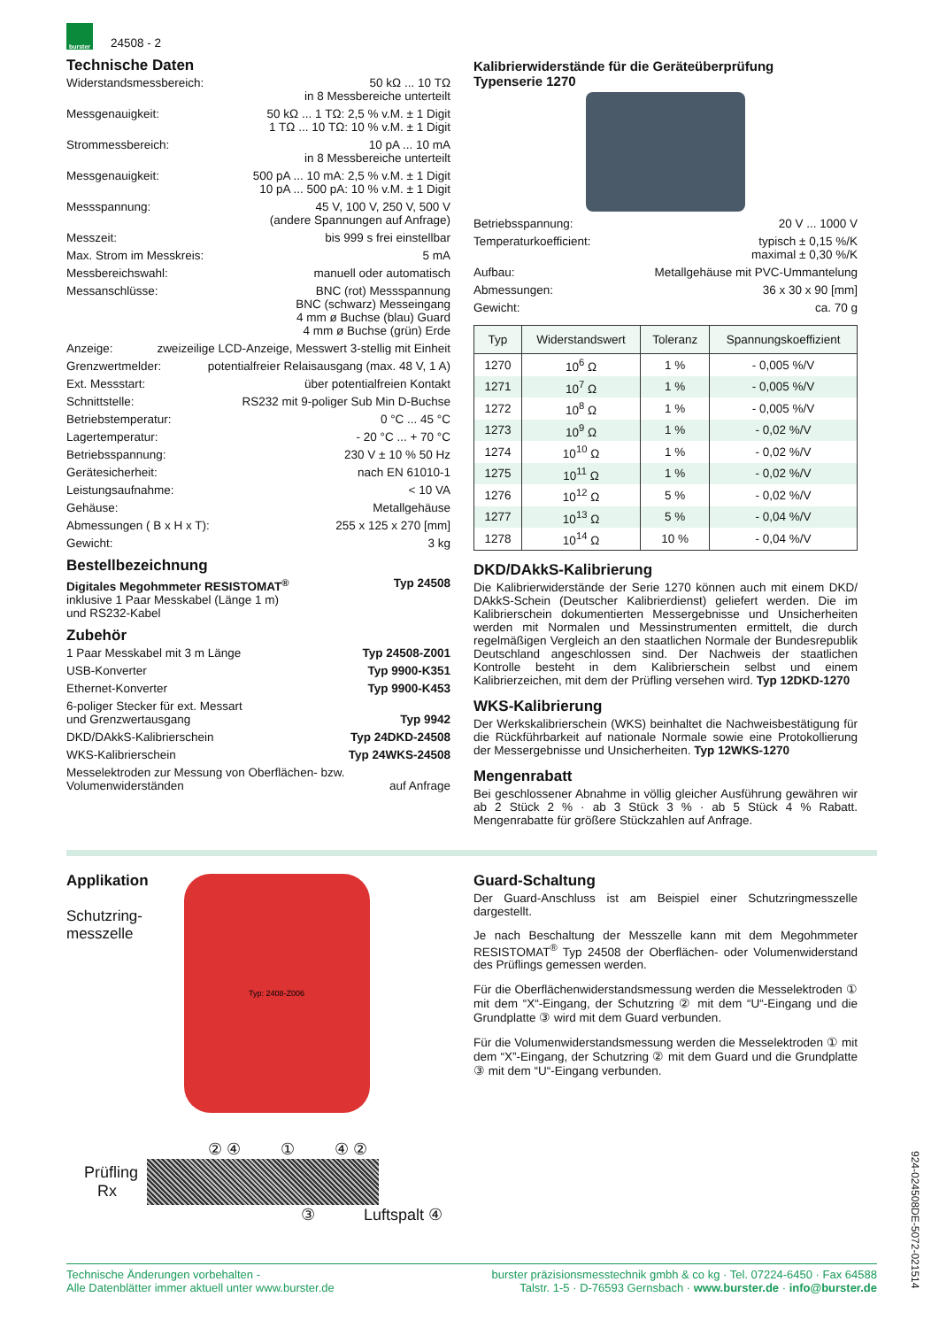burster
24508 - 2
Technische Daten
Widerstandsmessbereich: 50 kΩ ... 10 TΩ
in 8 Messbereiche unterteilt
Messgenauigkeit: 50 kΩ ... 1 TΩ: 2,5 % v.M. ± 1 Digit
1 TΩ ... 10 TΩ: 10 % v.M. ± 1 Digit
Strommessbereich: 10 pA ... 10 mA
in 8 Messbereiche unterteilt
Messgenauigkeit: 500 pA ... 10 mA: 2,5 % v.M. ± 1 Digit
10 pA ... 500 pA: 10 % v.M. ± 1 Digit
Messspannung: 45 V, 100 V, 250 V, 500 V
(andere Spannungen auf Anfrage)
Messzeit: bis 999 s frei einstellbar
Max. Strom im Messkreis: 5 mA
Messbereichswahl: manuell oder automatisch
Messanschlüsse: BNC (rot) Messspannung
BNC (schwarz) Messeingang
4 mm ø Buchse (blau) Guard
4 mm ø Buchse (grün) Erde
Anzeige: zweizeilige LCD-Anzeige, Messwert 3-stellig mit Einheit
Grenzwertmelder: potentialfreier Relaisausgang (max. 48 V, 1 A)
Ext. Messstart: über potentialfreien Kontakt
Schnittstelle: RS232 mit 9-poliger Sub Min D-Buchse
Betriebstemperatur: 0 °C ... 45 °C
Lagertemperatur: - 20 °C ... + 70 °C
Betriebsspannung: 230 V ± 10 % 50 Hz
Gerätesicherheit: nach EN 61010-1
Leistungsaufnahme: < 10 VA
Gehäuse: Metallgehäuse
Abmessungen ( B x H x T): 255 x 125 x 270 [mm]
Gewicht: 3 kg
Bestellbezeichnung
Digitales Megohmmeter RESISTOMAT<sup>®</sup>
inklusive 1 Paar Messkabel (Länge 1 m)
und RS232-Kabel Typ 24508
Zubehör
1 Paar Messkabel mit 3 m Länge Typ 24508-Z001
USB-Konverter Typ 9900-K351
Ethernet-Konverter Typ 9900-K453
6-poliger Stecker für ext. Messart
und Grenzwertausgang
Typ 9942
DKD/DAkkS-Kalibrierschein Typ 24DKD-24508
WKS-Kalibrierschein Typ 24WKS-24508
Messelektroden zur Messung von Oberflächen- bzw.
Volumenwiderständen
auf Anfrage
Kalibrierwiderstände für die Geräteüberprüfung
Typenserie 1270
Betriebsspannung: 20 V ... 1000 V
Temperaturkoefficient: typisch ± 0,15 %/K
maximal ± 0,30 %/K
Aufbau: Metallgehäuse mit PVC-Ummantelung
Abmessungen: 36 x 30 x 90 [mm]
Gewicht: ca. 70 g
| Typ | Widerstandswert | Toleranz | Spannungskoeffizient |
| --- | --- | --- | --- |
| 1270 | 10<sup>6</sup> Ω | 1 % | - 0,005 %/V |
| 1271 | 10<sup>7</sup> Ω | 1 % | - 0,005 %/V |
| 1272 | 10<sup>8</sup> Ω | 1 % | - 0,005 %/V |
| 1273 | 10<sup>9</sup> Ω | 1 % | - 0,02 %/V |
| 1274 | 10<sup>10</sup> Ω | 1 % | - 0,02 %/V |
| 1275 | 10<sup>11</sup> Ω | 1 % | - 0,02 %/V |
| 1276 | 10<sup>12</sup> Ω | 5 % | - 0,02 %/V |
| 1277 | 10<sup>13</sup> Ω | 5 % | - 0,04 %/V |
| 1278 | 10<sup>14</sup> Ω | 10 % | - 0,04 %/V |
DKD/DAkkS-Kalibrierung
Die Kalibrierwiderstände der Serie 1270 können auch mit einem DKD/ DAkkS-Schein (Deutscher Kalibrierdienst) geliefert werden. Die im Kalibrierschein dokumentierten Messergebnisse und Unsicherheiten werden mit Normalen und Messinstrumenten ermittelt, die durch regelmäßigen Vergleich an den staatlichen Normale der Bundesrepublik Deutschland angeschlossen sind. Der Nachweis der staatlichen Kontrolle besteht in dem Kalibrierschein selbst und einem Kalibrierzeichen, mit dem der Prüfling versehen wird. Typ 12DKD-1270
WKS-Kalibrierung
Der Werkskalibrierschein (WKS) beinhaltet die Nachweisbestätigung für die Rückführbarkeit auf nationale Normale sowie eine Protokollierung der Messergebnisse und Unsicherheiten. Typ 12WKS-1270
Mengenrabatt
Bei geschlossener Abnahme in völlig gleicher Ausführung gewähren wir ab 2 Stück 2 % · ab 3 Stück 3 % · ab 5 Stück 4 % Rabatt. Mengenrabatte für größere Stückzahlen auf Anfrage.
Applikation
Schutzring-
messzelle
Typ: 2408-Z006
② ④ ① ④ ②
Prüfling
Rx
③ Luftspalt ④
Guard-Schaltung
Der Guard-Anschluss ist am Beispiel einer Schutzringmesszelle dargestellt.
Je nach Beschaltung der Messzelle kann mit dem Megohmmeter RESISTOMAT<sup>®</sup> Typ 24508 der Oberflächen- oder Volumenwiderstand des Prüflings gemessen werden.
Für die Oberflächenwiderstandsmessung werden die Messelektroden ① mit dem “X“-Eingang, der Schutzring ② mit dem “U“-Eingang und die Grundplatte ③ wird mit dem Guard verbunden.
Für die Volumenwiderstandsmessung werden die Messelektroden ① mit dem “X”-Eingang, der Schutzring ② mit dem Guard und die Grundplatte ③ mit dem “U“-Eingang verbunden.
Technische Änderungen vorbehalten -
Alle Datenblätter immer aktuell unter www.burster.de
burster präzisionsmesstechnik gmbh & co kg · Tel. 07224-6450 · Fax 64588
Talstr. 1-5 · D-76593 Gernsbach · www.burster.de · info@burster.de
924-024508DE-5072-021514